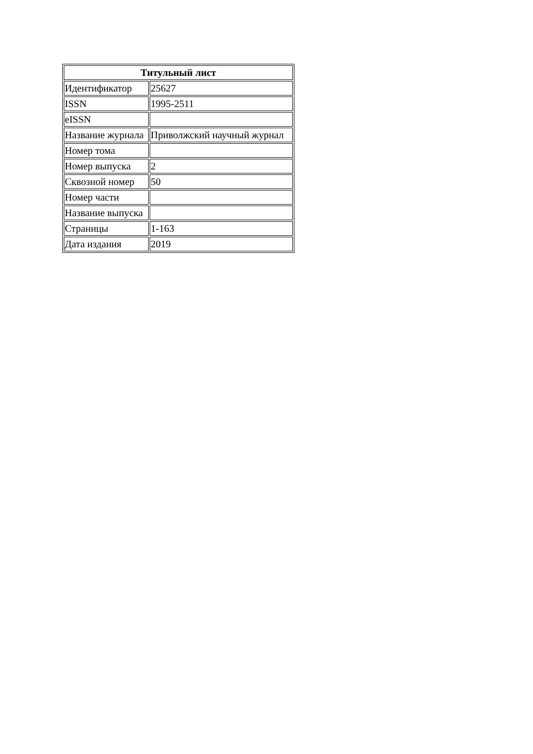| Титульный лист | |
| --- | --- |
| Идентификатор | 25627 |
| ISSN | 1995-2511 |
| eISSN | |
| Название журнала | Приволжский научный журнал |
| Номер тома | |
| Номер выпуска | 2 |
| Сквозной номер | 50 |
| Номер части | |
| Название выпуска | |
| Страницы | 1-163 |
| Дата издания | 2019 |